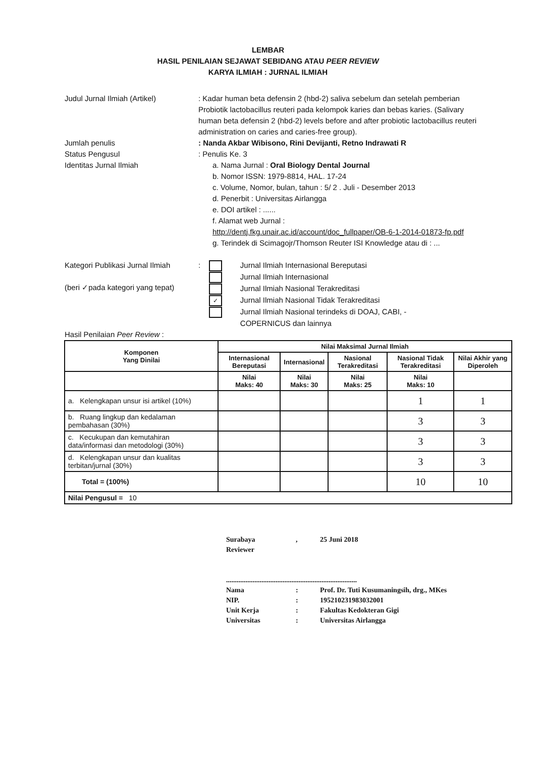LEMBAR
HASIL PENILAIAN SEJAWAT SEBIDANG ATAU PEER REVIEW
KARYA ILMIAH : JURNAL ILMIAH
Judul Jurnal Ilmiah (Artikel) : Kadar human beta defensin 2 (hbd-2) saliva sebelum dan setelah pemberian Probiotik lactobacillus reuteri pada kelompok karies dan bebas karies. (Salivary human beta defensin 2 (hbd-2) levels before and after probiotic lactobacillus reuteri administration on caries and caries-free group).
Jumlah penulis : Nanda Akbar Wibisono, Rini Devijanti, Retno Indrawati R
Status Pengusul : Penulis Ke. 3
Identitas Jurnal Ilmiah a. Nama Jurnal : Oral Biology Dental Journal
b. Nomor ISSN: 1979-8814, HAL. 17-24
c. Volume, Nomor, bulan, tahun : 5/ 2 . Juli - Desember 2013
d. Penerbit : Universitas Airlangga
e. DOI artikel : ......
f. Alamat web Jurnal :
http://dentj.fkg.unair.ac.id/account/doc_fullpaper/OB-6-1-2014-01873-fp.pdf
g. Terindek di Scimagojr/Thomson Reuter ISI Knowledge atau di : ...
Kategori Publikasi Jurnal Ilmiah
(beri ✓pada kategori yang tepat)
: Jurnal Ilmiah Internasional Bereputasi
Jurnal Ilmiah Internasional
Jurnal Ilmiah Nasional Terakreditasi
✓ Jurnal Ilmiah Nasional Tidak Terakreditasi
Jurnal Ilmiah Nasional terindeks di DOAJ, CABI, -
COPERNICUS dan lainnya
Hasil Penilaian Peer Review :
| Komponen Yang Dinilai | Nilai Maksimal Jurnal Ilmiah | | | | |
| --- | --- | --- | --- | --- | --- |
| | Internasional Bereputasi | Internasional | Nasional Terakreditasi | Nasional Tidak Terakreditasi | Nilai Akhir yang Diperoleh |
| | Nilai Maks: 40 | Nilai Maks: 30 | Nilai Maks: 25 | Nilai Maks: 10 | |
| a. Kelengkapan unsur isi artikel (10%) | | | | 1 | 1 |
| b. Ruang lingkup dan kedalaman pembahasan (30%) | | | | 3 | 3 |
| c. Kecukupan dan kemutahiran data/informasi dan metodologi (30%) | | | | 3 | 3 |
| d. Kelengkapan unsur dan kualitas terbitan/jurnal (30%) | | | | 3 | 3 |
| Total = (100%) | | | | 10 | 10 |
| Nilai Pengusul = 10 | | | | | |
| Surabaya | , | 25 Juni 2018 |
| Reviewer | | |
| .......................................................................... | | |
| Nama | : | Prof. Dr. Tuti Kusumaningsih, drg., MKes |
| NIP. | : | 195210231983032001 |
| Unit Kerja | : | Fakultas Kedokteran Gigi |
| Universitas | : | Universitas Airlangga |